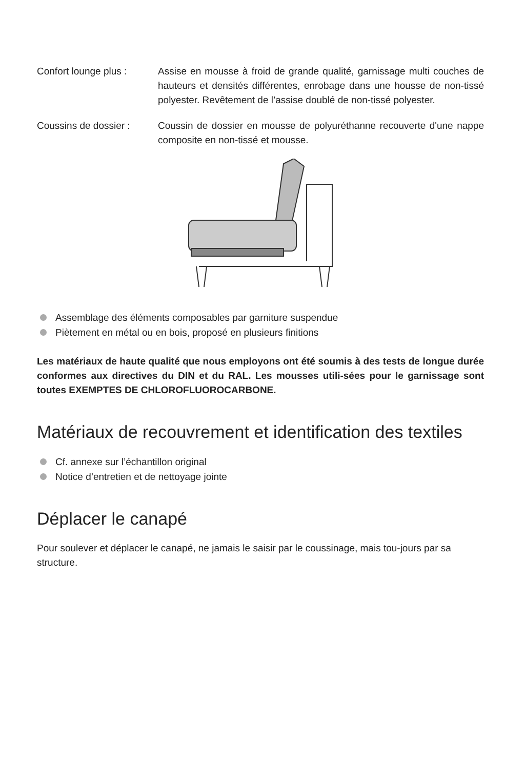Confort lounge plus :
Assise en mousse à froid de grande qualité, garnissage multi couches de hauteurs et densités différentes, enrobage dans une housse de non-tissé polyester. Revêtement de l’assise doublé de non-tissé polyester.
Coussins de dossier :
Coussin de dossier en mousse de polyuréthanne recouverte d'une nappe composite en non-tissé et mousse.
Assemblage des éléments composables par garniture suspendue
Piètement en métal ou en bois, proposé en plusieurs finitions
Les matériaux de haute qualité que nous employons ont été soumis à des tests de longue durée conformes aux directives du DIN et du RAL. Les mousses utili-sées pour le garnissage sont toutes EXEMPTES DE CHLOROFLUOROCARBONE.
Matériaux de recouvrement et identification des textiles
Cf. annexe sur l’échantillon original
Notice d’entretien et de nettoyage jointe
Déplacer le canapé
Pour soulever et déplacer le canapé, ne jamais le saisir par le coussinage, mais tou-jours par sa structure.